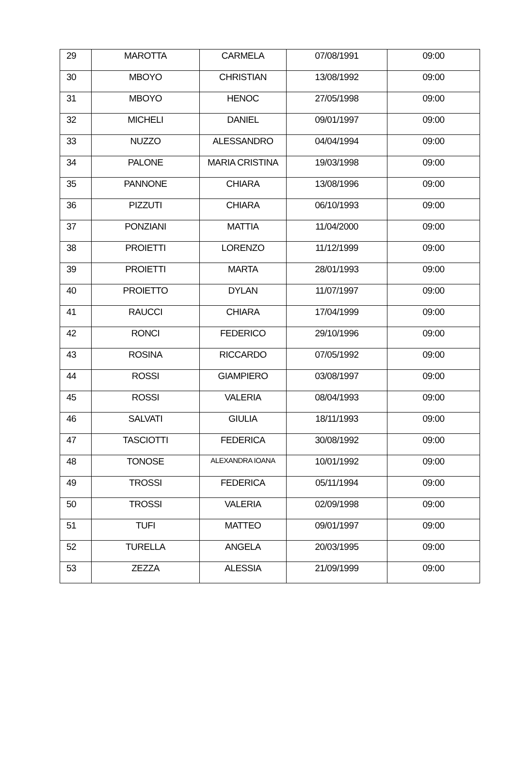| 29 | MAROTTA | CARMELA | 07/08/1991 | 09:00 |
| 30 | MBOYO | CHRISTIAN | 13/08/1992 | 09:00 |
| 31 | MBOYO | HENOC | 27/05/1998 | 09:00 |
| 32 | MICHELI | DANIEL | 09/01/1997 | 09:00 |
| 33 | NUZZO | ALESSANDRO | 04/04/1994 | 09:00 |
| 34 | PALONE | MARIA CRISTINA | 19/03/1998 | 09:00 |
| 35 | PANNONE | CHIARA | 13/08/1996 | 09:00 |
| 36 | PIZZUTI | CHIARA | 06/10/1993 | 09:00 |
| 37 | PONZIANI | MATTIA | 11/04/2000 | 09:00 |
| 38 | PROIETTI | LORENZO | 11/12/1999 | 09:00 |
| 39 | PROIETTI | MARTA | 28/01/1993 | 09:00 |
| 40 | PROIETTO | DYLAN | 11/07/1997 | 09:00 |
| 41 | RAUCCI | CHIARA | 17/04/1999 | 09:00 |
| 42 | RONCI | FEDERICO | 29/10/1996 | 09:00 |
| 43 | ROSINA | RICCARDO | 07/05/1992 | 09:00 |
| 44 | ROSSI | GIAMPIERO | 03/08/1997 | 09:00 |
| 45 | ROSSI | VALERIA | 08/04/1993 | 09:00 |
| 46 | SALVATI | GIULIA | 18/11/1993 | 09:00 |
| 47 | TASCIOTTI | FEDERICA | 30/08/1992 | 09:00 |
| 48 | TONOSE | ALEXANDRA IOANA | 10/01/1992 | 09:00 |
| 49 | TROSSI | FEDERICA | 05/11/1994 | 09:00 |
| 50 | TROSSI | VALERIA | 02/09/1998 | 09:00 |
| 51 | TUFI | MATTEO | 09/01/1997 | 09:00 |
| 52 | TURELLA | ANGELA | 20/03/1995 | 09:00 |
| 53 | ZEZZA | ALESSIA | 21/09/1999 | 09:00 |